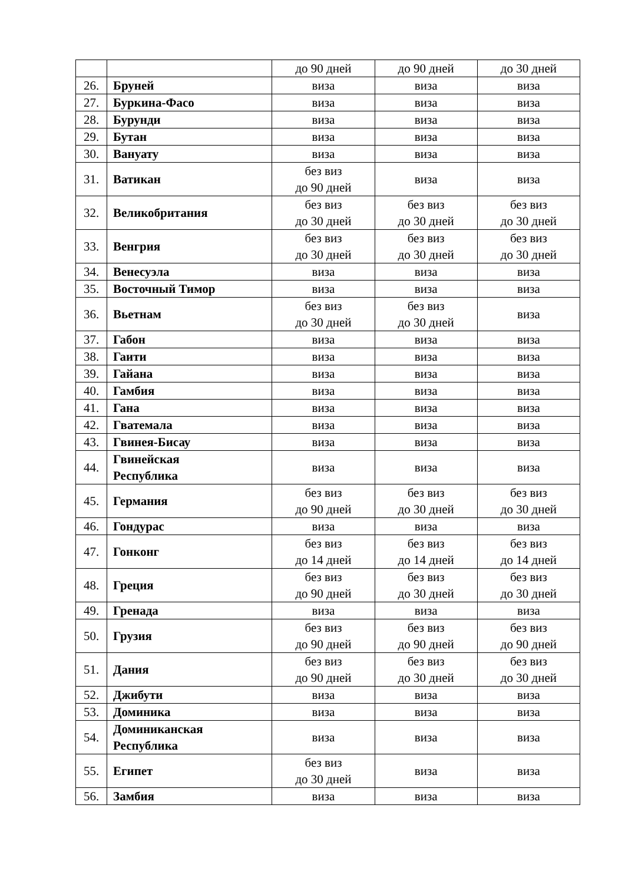| | | до 90 дней | до 90 дней | до 30 дней |
| 26. | Бруней | виза | виза | виза |
| 27. | Буркина-Фасо | виза | виза | виза |
| 28. | Бурунди | виза | виза | виза |
| 29. | Бутан | виза | виза | виза |
| 30. | Вануату | виза | виза | виза |
| 31. | Ватикан | без виз до 90 дней | виза | виза |
| 32. | Великобритания | без виз до 30 дней | без виз до 30 дней | без виз до 30 дней |
| 33. | Венгрия | без виз до 30 дней | без виз до 30 дней | без виз до 30 дней |
| 34. | Венесуэла | виза | виза | виза |
| 35. | Восточный Тимор | виза | виза | виза |
| 36. | Вьетнам | без виз до 30 дней | без виз до 30 дней | виза |
| 37. | Габон | виза | виза | виза |
| 38. | Гаити | виза | виза | виза |
| 39. | Гайана | виза | виза | виза |
| 40. | Гамбия | виза | виза | виза |
| 41. | Гана | виза | виза | виза |
| 42. | Гватемала | виза | виза | виза |
| 43. | Гвинея-Бисау | виза | виза | виза |
| 44. | Гвинейская Республика | виза | виза | виза |
| 45. | Германия | без виз до 90 дней | без виз до 30 дней | без виз до 30 дней |
| 46. | Гондурас | виза | виза | виза |
| 47. | Гонконг | без виз до 14 дней | без виз до 14 дней | без виз до 14 дней |
| 48. | Греция | без виз до 90 дней | без виз до 30 дней | без виз до 30 дней |
| 49. | Гренада | виза | виза | виза |
| 50. | Грузия | без виз до 90 дней | без виз до 90 дней | без виз до 90 дней |
| 51. | Дания | без виз до 90 дней | без виз до 30 дней | без виз до 30 дней |
| 52. | Джибути | виза | виза | виза |
| 53. | Доминика | виза | виза | виза |
| 54. | Доминиканская Республика | виза | виза | виза |
| 55. | Египет | без виз до 30 дней | виза | виза |
| 56. | Замбия | виза | виза | виза |